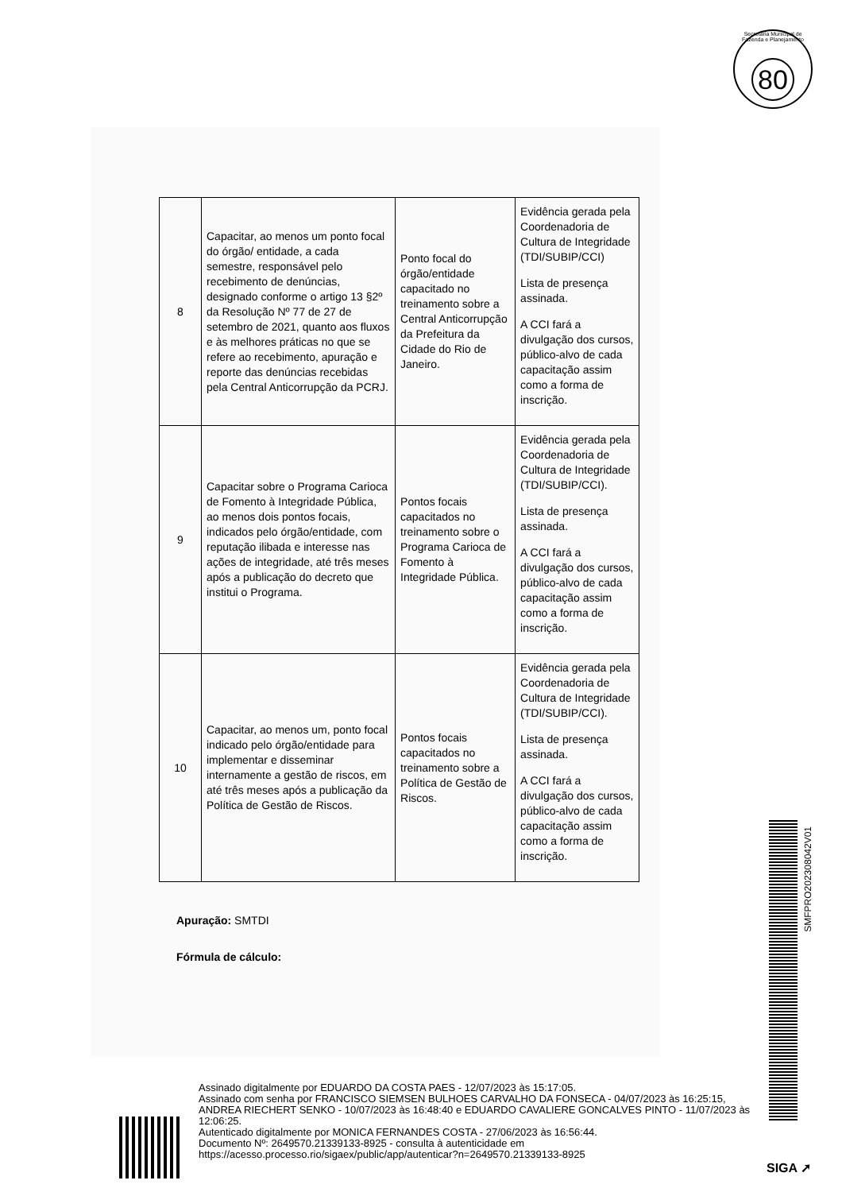Secretaria Municipal de Fazenda e Planejamento
80
| 8 | Capacitar, ao menos um ponto focal do órgão/ entidade, a cada semestre, responsável pelo recebimento de denúncias, designado conforme o artigo 13 §2º da Resolução Nº 77 de 27 de setembro de 2021, quanto aos fluxos e às melhores práticas no que se refere ao recebimento, apuração e reporte das denúncias recebidas pela Central Anticorrupção da PCRJ. | Ponto focal do órgão/entidade capacitado no treinamento sobre a Central Anticorrupção da Prefeitura da Cidade do Rio de Janeiro. | Evidência gerada pela Coordenadoria de Cultura de Integridade (TDI/SUBIP/CCI) Lista de presença assinada. A CCI fará a divulgação dos cursos, público-alvo de cada capacitação assim como a forma de inscrição. |
| 9 | Capacitar sobre o Programa Carioca de Fomento à Integridade Pública, ao menos dois pontos focais, indicados pelo órgão/entidade, com reputação ilibada e interesse nas ações de integridade, até três meses após a publicação do decreto que institui o Programa. | Pontos focais capacitados no treinamento sobre o Programa Carioca de Fomento à Integridade Pública. | Evidência gerada pela Coordenadoria de Cultura de Integridade (TDI/SUBIP/CCI). Lista de presença assinada. A CCI fará a divulgação dos cursos, público-alvo de cada capacitação assim como a forma de inscrição. |
| 10 | Capacitar, ao menos um, ponto focal indicado pelo órgão/entidade para implementar e disseminar internamente a gestão de riscos, em até três meses após a publicação da Política de Gestão de Riscos. | Pontos focais capacitados no treinamento sobre a Política de Gestão de Riscos. | Evidência gerada pela Coordenadoria de Cultura de Integridade (TDI/SUBIP/CCI). Lista de presença assinada. A CCI fará a divulgação dos cursos, público-alvo de cada capacitação assim como a forma de inscrição. |
Apuração: SMTDI
Fórmula de cálculo:
Assinado digitalmente por EDUARDO DA COSTA PAES - 12/07/2023 às 15:17:05.
Assinado com senha por FRANCISCO SIEMSEN BULHOES CARVALHO DA FONSECA - 04/07/2023 às 16:25:15, ANDREA RIECHERT SENKO - 10/07/2023 às 16:48:40 e EDUARDO CAVALIERE GONCALVES PINTO - 11/07/2023 às 12:06:25.
Autenticado digitalmente por MONICA FERNANDES COSTA - 27/06/2023 às 16:56:44.
Documento Nº: 2649570.21339133-8925 - consulta à autenticidade em
https://acesso.processo.rio/sigaex/public/app/autenticar?n=2649570.21339133-8925
SMFPRO202308042V01
SIGA ➚